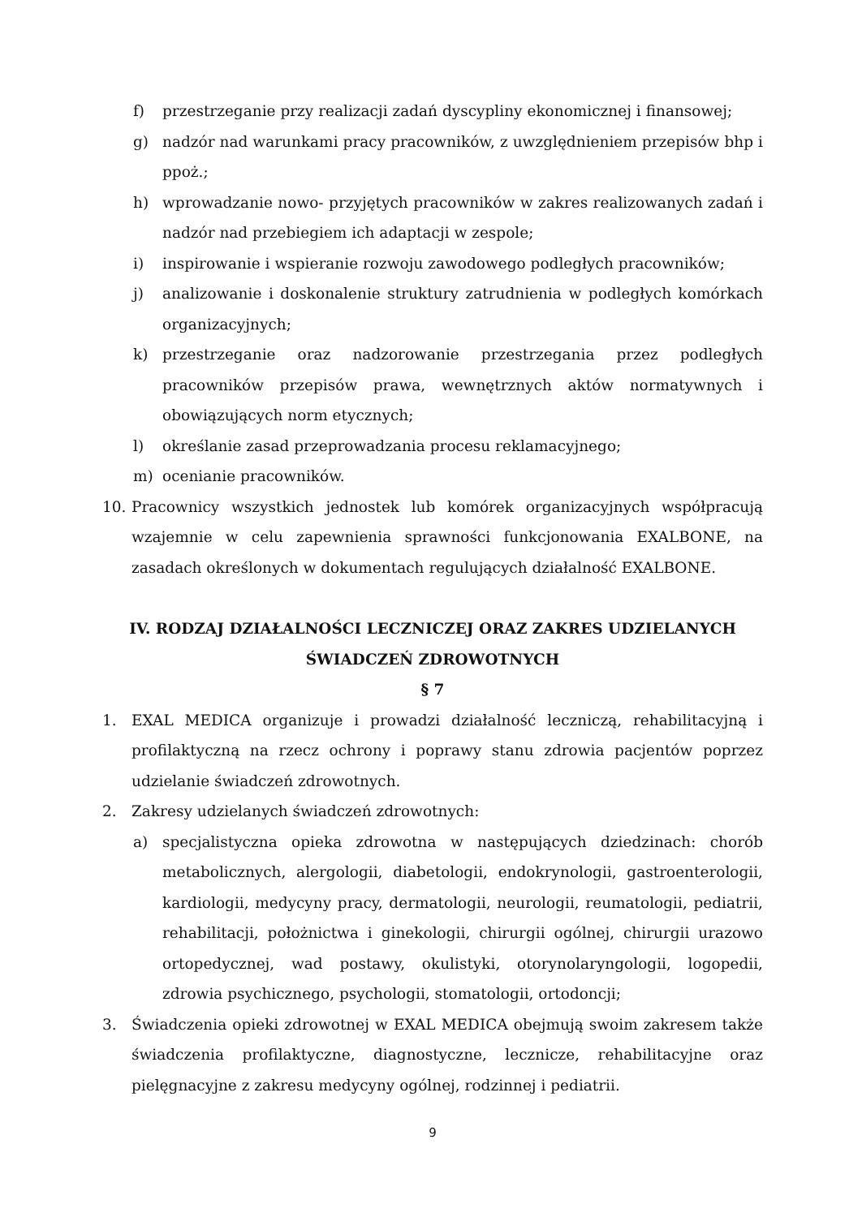f) przestrzeganie przy realizacji zadań dyscypliny ekonomicznej i finansowej;
g) nadzór nad warunkami pracy pracowników, z uwzględnieniem przepisów bhp i ppoż.;
h) wprowadzanie nowo- przyjętych pracowników w zakres realizowanych zadań i nadzór nad przebiegiem ich adaptacji w zespole;
i) inspirowanie i wspieranie rozwoju zawodowego podległych pracowników;
j) analizowanie i doskonalenie struktury zatrudnienia w podległych komórkach organizacyjnych;
k) przestrzeganie oraz nadzorowanie przestrzegania przez podległych pracowników przepisów prawa, wewnętrznych aktów normatywnych i obowiązujących norm etycznych;
l) określanie zasad przeprowadzania procesu reklamacyjnego;
m) ocenianie pracowników.
10. Pracownicy wszystkich jednostek lub komórek organizacyjnych współpracują wzajemnie w celu zapewnienia sprawności funkcjonowania EXALBONE, na zasadach określonych w dokumentach regulujących działalność EXALBONE.
IV. RODZAJ DZIAŁALNOŚCI LECZNICZEJ ORAZ ZAKRES UDZIELANYCH ŚWIADCZEŃ ZDROWOTNYCH
§ 7
1. EXAL MEDICA organizuje i prowadzi działalność leczniczą, rehabilitacyjną i profilaktyczną na rzecz ochrony i poprawy stanu zdrowia pacjentów poprzez udzielanie świadczeń zdrowotnych.
2. Zakresy udzielanych świadczeń zdrowotnych:
a) specjalistyczna opieka zdrowotna w następujących dziedzinach: chorób metabolicznych, alergologii, diabetologii, endokrynologii, gastroenterologii, kardiologii, medycyny pracy, dermatologii, neurologii, reumatologii, pediatrii, rehabilitacji, położnictwa i ginekologii, chirurgii ogólnej, chirurgii urazowo ortopedycznej, wad postawy, okulistyki, otorynolaryngologii, logopedii, zdrowia psychicznego, psychologii, stomatologii, ortodoncji;
3. Świadczenia opieki zdrowotnej w EXAL MEDICA obejmują swoim zakresem także świadczenia profilaktyczne, diagnostyczne, lecznicze, rehabilitacyjne oraz pielęgnacyjne z zakresu medycyny ogólnej, rodzinnej i pediatrii.
9